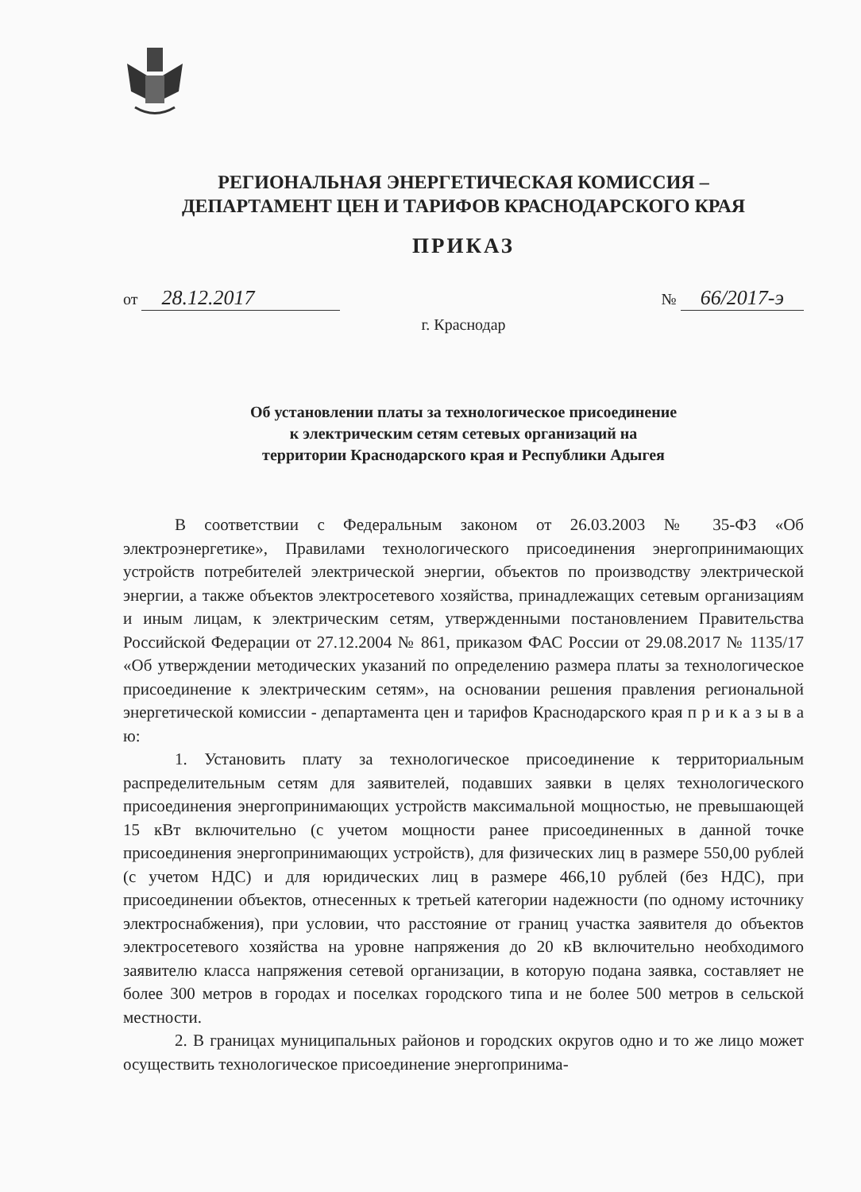РЕГИОНАЛЬНАЯ ЭНЕРГЕТИЧЕСКАЯ КОМИССИЯ –
ДЕПАРТАМЕНТ ЦЕН И ТАРИФОВ КРАСНОДАРСКОГО КРАЯ
ПРИКАЗ
от 28.12.2017
№ 66/2017-э
г. Краснодар
Об установлении платы за технологическое присоединение
к электрическим сетям сетевых организаций на
территории Краснодарского края и Республики Адыгея
В соответствии с Федеральным законом от 26.03.2003 № 35-ФЗ «Об электроэнергетике», Правилами технологического присоединения энергопринимающих устройств потребителей электрической энергии, объектов по производству электрической энергии, а также объектов электросетевого хозяйства, принадлежащих сетевым организациям и иным лицам, к электрическим сетям, утвержденными постановлением Правительства Российской Федерации от 27.12.2004 № 861, приказом ФАС России от 29.08.2017 № 1135/17 «Об утверждении методических указаний по определению размера платы за технологическое присоединение к электрическим сетям», на основании решения правления региональной энергетической комиссии - департамента цен и тарифов Краснодарского края п р и к а з ы в а ю:
1. Установить плату за технологическое присоединение к территориальным распределительным сетям для заявителей, подавших заявки в целях технологического присоединения энергопринимающих устройств максимальной мощностью, не превышающей 15 кВт включительно (с учетом мощности ранее присоединенных в данной точке присоединения энергопринимающих устройств), для физических лиц в размере 550,00 рублей (с учетом НДС) и для юридических лиц в размере 466,10 рублей (без НДС), при присоединении объектов, отнесенных к третьей категории надежности (по одному источнику электроснабжения), при условии, что расстояние от границ участка заявителя до объектов электросетевого хозяйства на уровне напряжения до 20 кВ включительно необходимого заявителю класса напряжения сетевой организации, в которую подана заявка, составляет не более 300 метров в городах и поселках городского типа и не более 500 метров в сельской местности.
2. В границах муниципальных районов и городских округов одно и то же лицо может осуществить технологическое присоединение энергопринима-